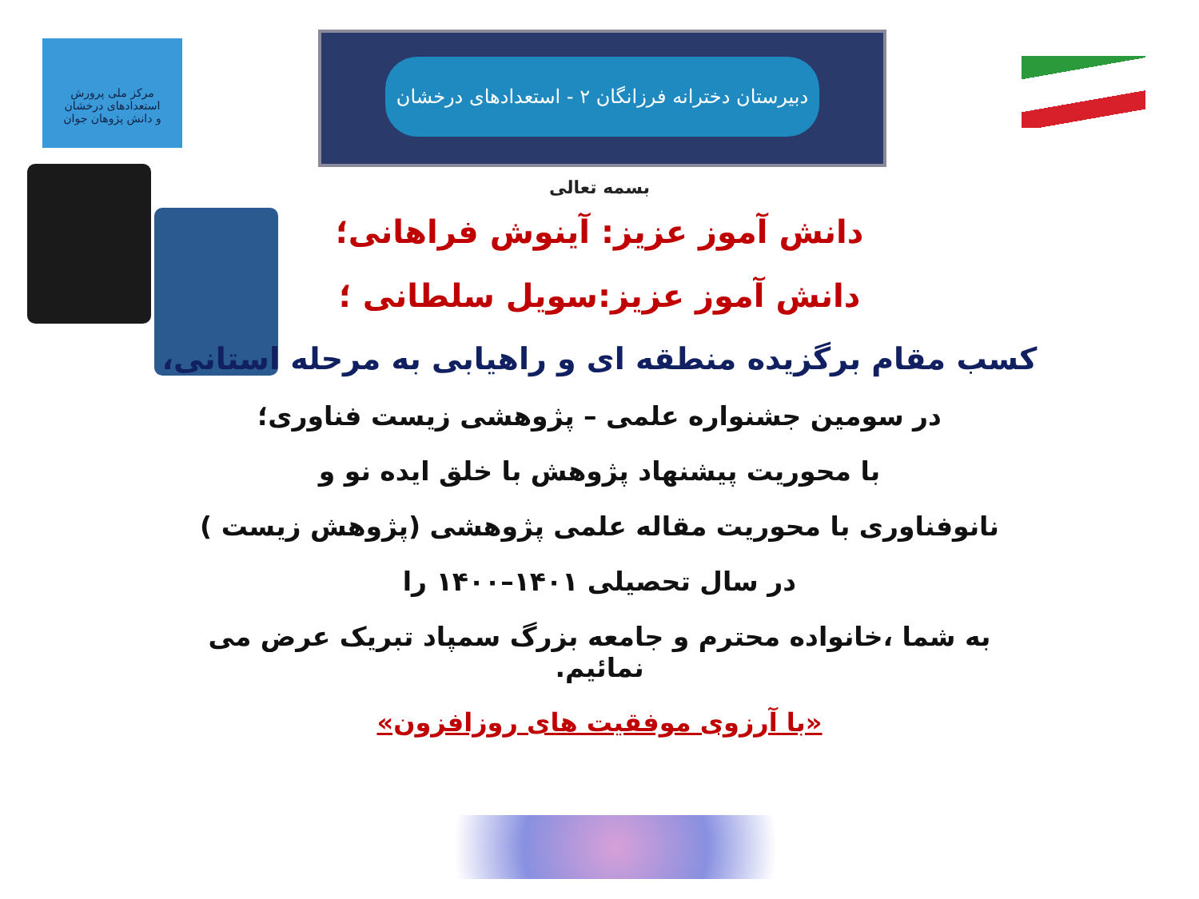مرکز ملی پرورش استعدادهای درخشان
و دانش پژوهان جوان
دبیرستان دخترانه فرزانگان ۲ - استعدادهای درخشان
بسمه تعالی
دانش آموز عزیز: آینوش فراهانی؛
دانش آموز عزیز:سویل سلطانی ؛
کسب مقام برگزیده منطقه ای و راهیابی به مرحله استانی،
در سومین جشنواره علمی – پژوهشی زیست فناوری؛
با محوریت پیشنهاد پژوهش با خلق ایده نو و
نانوفناوری با محوریت مقاله علمی پژوهشی (پژوهش زیست )
در سال تحصیلی ۱۴۰۱–۱۴۰۰ را
به شما ،خانواده محترم و جامعه بزرگ سمپاد تبریک عرض می نمائیم.
«با آرزوی موفقیت های روزافزون»